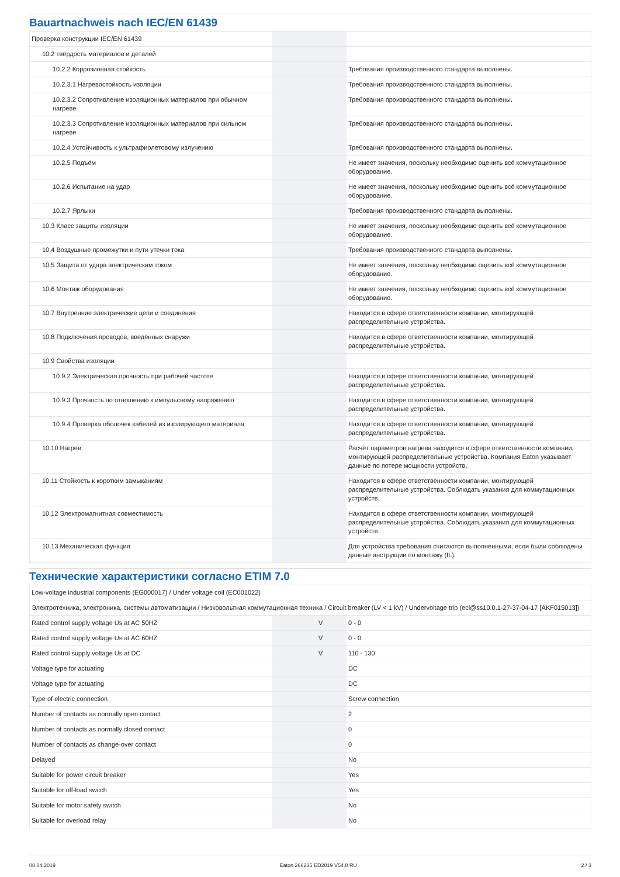Bauartnachweis nach IEC/EN 61439
| Проверка конструкции IEC/EN 61439 | | | |
| 10.2 твёрдость материалов и деталей | | | |
| 10.2.2 Коррозионная стойкость | | | Требования производственного стандарта выполнены. |
| 10.2.3.1 Нагревостойкость изоляции | | | Требования производственного стандарта выполнены. |
| 10.2.3.2 Сопротивление изоляционных материалов при обычном нагреве | | | Требования производственного стандарта выполнены. |
| 10.2.3.3 Сопротивление изоляционных материалов при сильном нагреве | | | Требования производственного стандарта выполнены. |
| 10.2.4 Устойчивость к ультрафиолетовому излучению | | | Требования производственного стандарта выполнены. |
| 10.2.5 Подъём | | | Не имеет значения, поскольку необходимо оценить всё коммутационное оборудование. |
| 10.2.6 Испытание на удар | | | Не имеет значения, поскольку необходимо оценить всё коммутационное оборудование. |
| 10.2.7 Ярлыки | | | Требования производственного стандарта выполнены. |
| 10.3 Класс защиты изоляции | | | Не имеет значения, поскольку необходимо оценить всё коммутационное оборудование. |
| 10.4 Воздушные промежутки и пути утечки тока | | | Требования производственного стандарта выполнены. |
| 10.5 Защита от удара электрическим током | | | Не имеет значения, поскольку необходимо оценить всё коммутационное оборудование. |
| 10.6 Монтаж оборудования | | | Не имеет значения, поскольку необходимо оценить всё коммутационное оборудование. |
| 10.7 Внутренние электрические цепи и соединения | | | Находится в сфере ответственности компании, монтирующей распределительные устройства. |
| 10.8 Подключения проводов, введённых снаружи | | | Находится в сфере ответственности компании, монтирующей распределительные устройства. |
| 10.9 Свойства изоляции | | | |
| 10.9.2 Электрическая прочность при рабочей частоте | | | Находится в сфере ответственности компании, монтирующей распределительные устройства. |
| 10.9.3 Прочность по отношению к импульсному напряжению | | | Находится в сфере ответственности компании, монтирующей распределительные устройства. |
| 10.9.4 Проверка оболочек кабелей из изолирующего материала | | | Находится в сфере ответственности компании, монтирующей распределительные устройства. |
| 10.10 Нагрев | | | Расчёт параметров нагрева находится в сфере ответственности компании, монтирующей распределительные устройства. Компания Eaton указывает данные по потере мощности устройств. |
| 10.11 Стойкость к коротким замыканиям | | | Находится в сфере ответственности компании, монтирующей распределительные устройства. Соблюдать указания для коммутационных устройств. |
| 10.12 Электромагнитная совместимость | | | Находится в сфере ответственности компании, монтирующей распределительные устройства. Соблюдать указания для коммутационных устройств. |
| 10.13 Механическая функция | | | Для устройства требования считаются выполненными, если были соблюдены данные инструкции по монтажу (IL). |
Технические характеристики согласно ETIM 7.0
| Low-voltage industrial components (EG000017) / Under voltage coil (EC001022) | | | |
| Электротехника, электроника, системы автоматизации / Низковольтная коммутационная техника / Circuit breaker (LV < 1 kV) / Undervoltage trip (ecl@ss10.0.1-27-37-04-17 [AKF015013]) | | | |
| Rated control supply voltage Us at AC 50HZ | | V | 0 - 0 |
| Rated control supply voltage Us at AC 60HZ | | V | 0 - 0 |
| Rated control supply voltage Us at DC | | V | 110 - 130 |
| Voltage type for actuating | | | DC |
| Voltage type for actuating | | | DC |
| Type of electric connection | | | Screw connection |
| Number of contacts as normally open contact | | | 2 |
| Number of contacts as normally closed contact | | | 0 |
| Number of contacts as change-over contact | | | 0 |
| Delayed | | | No |
| Suitable for power circuit breaker | | | Yes |
| Suitable for off-load switch | | | Yes |
| Suitable for motor safety switch | | | No |
| Suitable for overload relay | | | No |
08.04.2019 Eaton 266235 ED2019 V54.0 RU 2 / 3